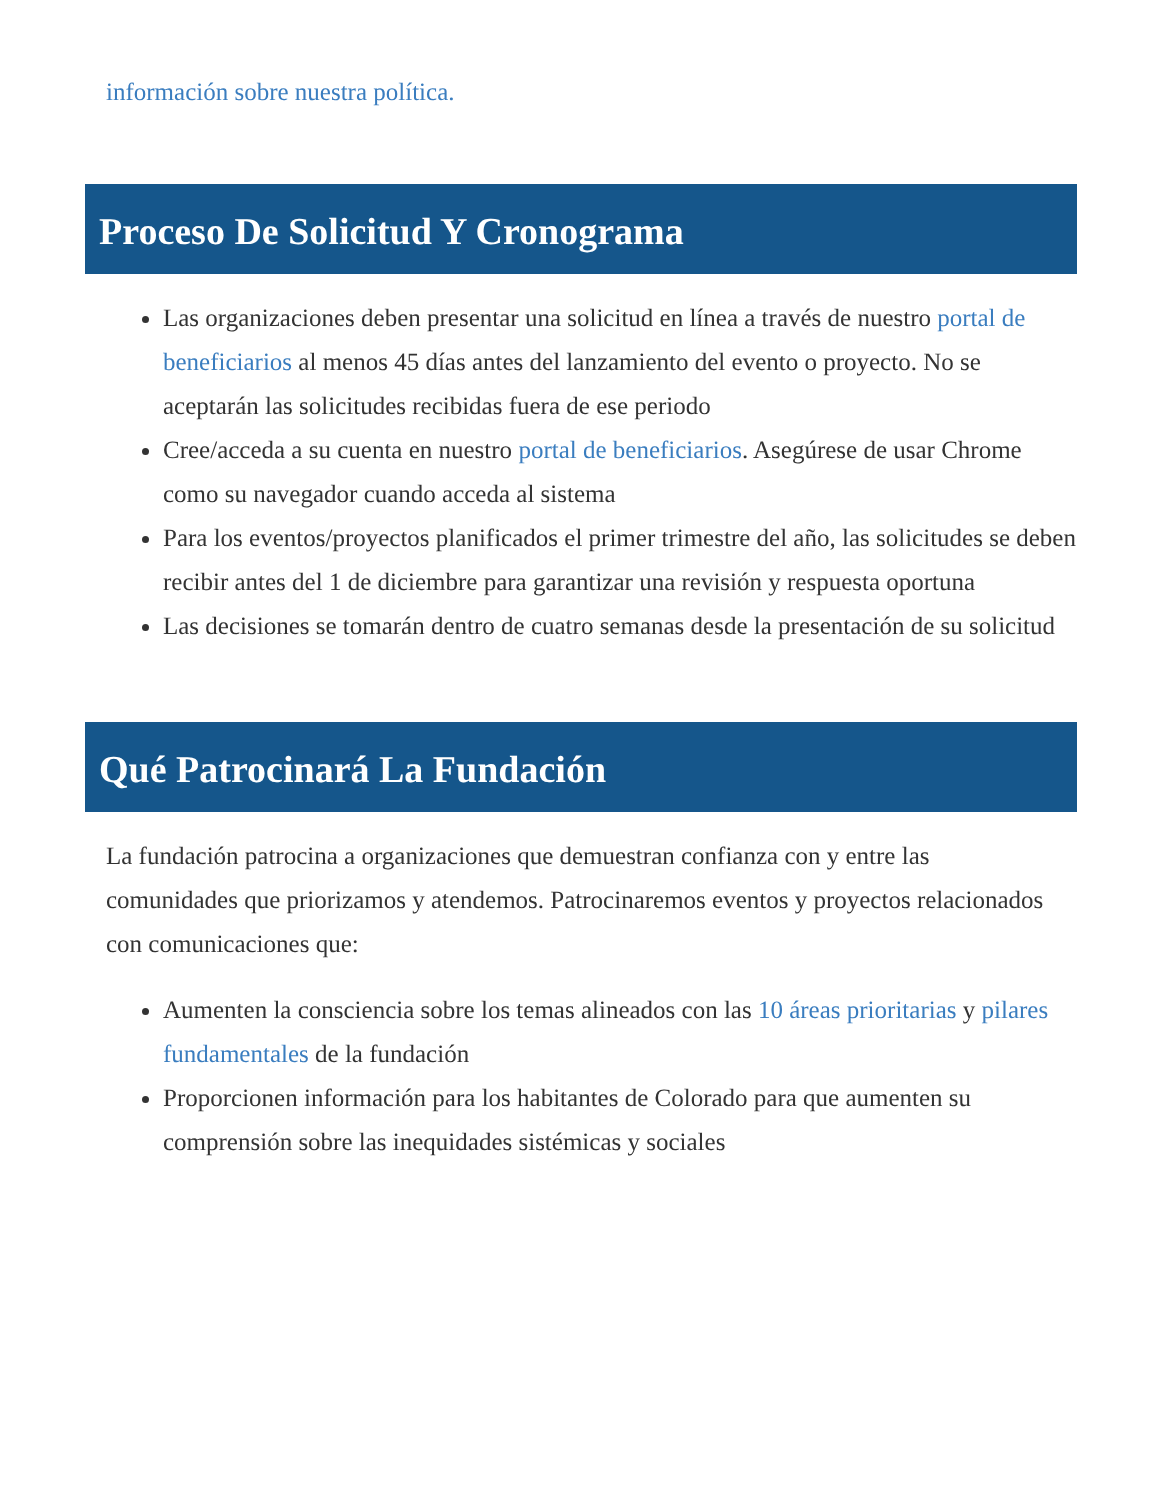información sobre nuestra política.
Proceso De Solicitud Y Cronograma
Las organizaciones deben presentar una solicitud en línea a través de nuestro portal de beneficiarios al menos 45 días antes del lanzamiento del evento o proyecto. No se aceptarán las solicitudes recibidas fuera de ese periodo
Cree/acceda a su cuenta en nuestro portal de beneficiarios. Asegúrese de usar Chrome como su navegador cuando acceda al sistema
Para los eventos/proyectos planificados el primer trimestre del año, las solicitudes se deben recibir antes del 1 de diciembre para garantizar una revisión y respuesta oportuna
Las decisiones se tomarán dentro de cuatro semanas desde la presentación de su solicitud
Qué Patrocinará La Fundación
La fundación patrocina a organizaciones que demuestran confianza con y entre las comunidades que priorizamos y atendemos. Patrocinaremos eventos y proyectos relacionados con comunicaciones que:
Aumenten la consciencia sobre los temas alineados con las 10 áreas prioritarias y pilares fundamentales de la fundación
Proporcionen información para los habitantes de Colorado para que aumenten su comprensión sobre las inequidades sistémicas y sociales